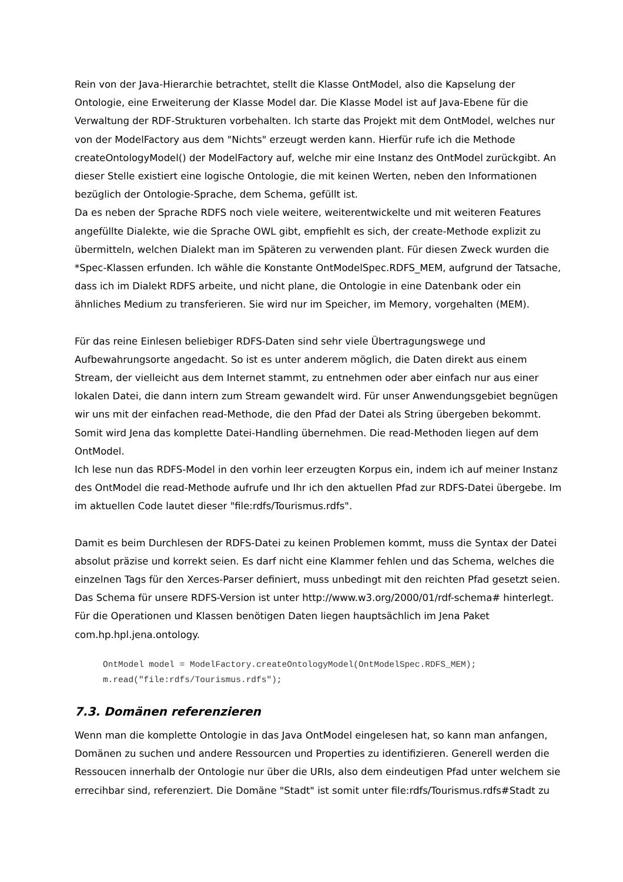Rein von der Java-Hierarchie betrachtet, stellt die Klasse OntModel, also die Kapselung der Ontologie, eine Erweiterung der Klasse Model dar. Die Klasse Model ist auf Java-Ebene für die Verwaltung der RDF-Strukturen vorbehalten. Ich starte das Projekt mit dem OntModel, welches nur von der ModelFactory aus dem "Nichts" erzeugt werden kann. Hierfür rufe ich die Methode createOntologyModel() der ModelFactory auf, welche mir eine Instanz des OntModel zurückgibt. An dieser Stelle existiert eine logische Ontologie, die mit keinen Werten, neben den Informationen bezüglich der Ontologie-Sprache, dem Schema, gefüllt ist.
Da es neben der Sprache RDFS noch viele weitere, weiterentwickelte und mit weiteren Features angefüllte Dialekte, wie die Sprache OWL gibt, empfiehlt es sich, der create-Methode explizit zu übermitteln, welchen Dialekt man im Späteren zu verwenden plant. Für diesen Zweck wurden die *Spec-Klassen erfunden. Ich wähle die Konstante OntModelSpec.RDFS_MEM, aufgrund der Tatsache, dass ich im Dialekt RDFS arbeite, und nicht plane, die Ontologie in eine Datenbank oder ein ähnliches Medium zu transferieren. Sie wird nur im Speicher, im Memory, vorgehalten (MEM).
Für das reine Einlesen beliebiger RDFS-Daten sind sehr viele Übertragungswege und Aufbewahrungsorte angedacht. So ist es unter anderem möglich, die Daten direkt aus einem Stream, der vielleicht aus dem Internet stammt, zu entnehmen oder aber einfach nur aus einer lokalen Datei, die dann intern zum Stream gewandelt wird. Für unser Anwendungsgebiet begnügen wir uns mit der einfachen read-Methode, die den Pfad der Datei als String übergeben bekommt. Somit wird Jena das komplette Datei-Handling übernehmen. Die read-Methoden liegen auf dem OntModel.
Ich lese nun das RDFS-Model in den vorhin leer erzeugten Korpus ein, indem ich auf meiner Instanz des OntModel die read-Methode aufrufe und Ihr ich den aktuellen Pfad zur RDFS-Datei übergebe. Im im aktuellen Code lautet dieser "file:rdfs/Tourismus.rdfs".
Damit es beim Durchlesen der RDFS-Datei zu keinen Problemen kommt, muss die Syntax der Datei absolut präzise und korrekt seien. Es darf nicht eine Klammer fehlen und das Schema, welches die einzelnen Tags für den Xerces-Parser definiert, muss unbedingt mit den reichten Pfad gesetzt seien. Das Schema für unsere RDFS-Version ist unter http://www.w3.org/2000/01/rdf-schema# hinterlegt. Für die Operationen und Klassen benötigen Daten liegen hauptsächlich im Jena Paket com.hp.hpl.jena.ontology.
OntModel model = ModelFactory.createOntologyModel(OntModelSpec.RDFS_MEM);
m.read("file:rdfs/Tourismus.rdfs");
7.3. Domänen referenzieren
Wenn man die komplette Ontologie in das Java OntModel eingelesen hat, so kann man anfangen, Domänen zu suchen und andere Ressourcen und Properties zu identifizieren. Generell werden die Ressoucen innerhalb der Ontologie nur über die URIs, also dem eindeutigen Pfad unter welchem sie errecihbar sind, referenziert. Die Domäne "Stadt" ist somit unter file:rdfs/Tourismus.rdfs#Stadt zu